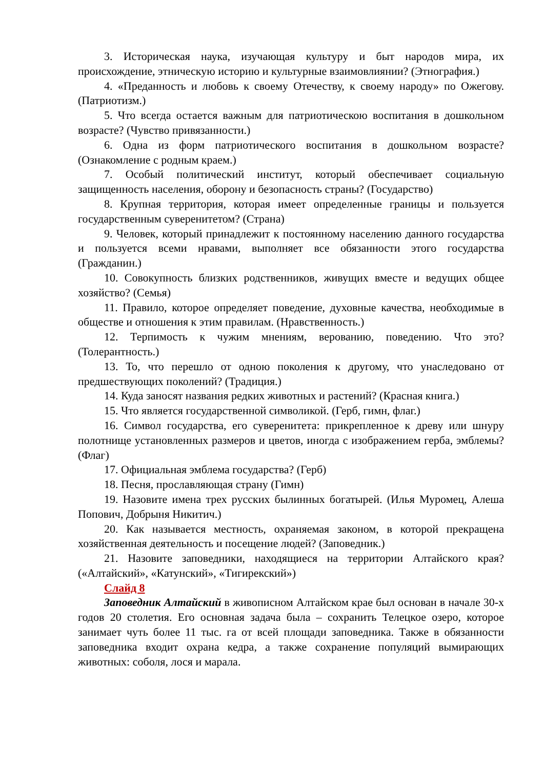3. Историческая наука, изучающая культуру и быт народов мира, их происхождение, этническую историю и культурные взаимовлиянии? (Этнография.)
4. «Преданность и любовь к своему Отечеству, к своему народу» по Ожегову. (Патриотизм.)
5. Что всегда остается важным для патриотическою воспитания в дошкольном возрасте? (Чувство привязанности.)
6. Одна из форм патриотического воспитания в дошкольном возрасте? (Ознакомление с родным краем.)
7. Особый политический институт, который обеспечивает социальную защищенность населения, оборону и безопасность страны? (Государство)
8. Крупная территория, которая имеет определенные границы и пользуется государственным суверенитетом? (Страна)
9. Человек, который принадлежит к постоянному населению данного государства и пользуется всеми нравами, выполняет все обязанности этого государства (Гражданин.)
10. Совокупность близких родственников, живущих вместе и ведущих общее хозяйство? (Семья)
11. Правило, которое определяет поведение, духовные качества, необходимые в обществе и отношения к этим правилам. (Нравственность.)
12. Терпимость к чужим мнениям, верованию, поведению. Что это? (Толерантность.)
13. То, что перешло от одною поколения к другому, что унаследовано от предшествующих поколений? (Традиция.)
14. Куда заносят названия редких животных и растений? (Красная книга.)
15. Что является государственной символикой. (Герб, гимн, флаг.)
16. Символ государства, его суверенитета: прикрепленное к древу или шнуру полотнище установленных размеров и цветов, иногда с изображением герба, эмблемы? (Флаг)
17. Официальная эмблема государства? (Герб)
18. Песня, прославляющая страну (Гимн)
19. Назовите имена трех русских былинных богатырей. (Илья Муромец, Алеша Попович, Добрыня Никитич.)
20. Как называется местность, охраняемая законом, в которой прекращена хозяйственная деятельность и посещение людей? (Заповедник.)
21. Назовите заповедники, находящиеся на территории Алтайского края? («Алтайский», «Катунский», «Тигирекский»)
Слайд 8
Заповедник Алтайский в живописном Алтайском крае был основан в начале 30-х годов 20 столетия. Его основная задача была – сохранить Телецкое озеро, которое занимает чуть более 11 тыс. га от всей площади заповедника. Также в обязанности заповедника входит охрана кедра, а также сохранение популяций вымирающих животных: соболя, лося и марала.